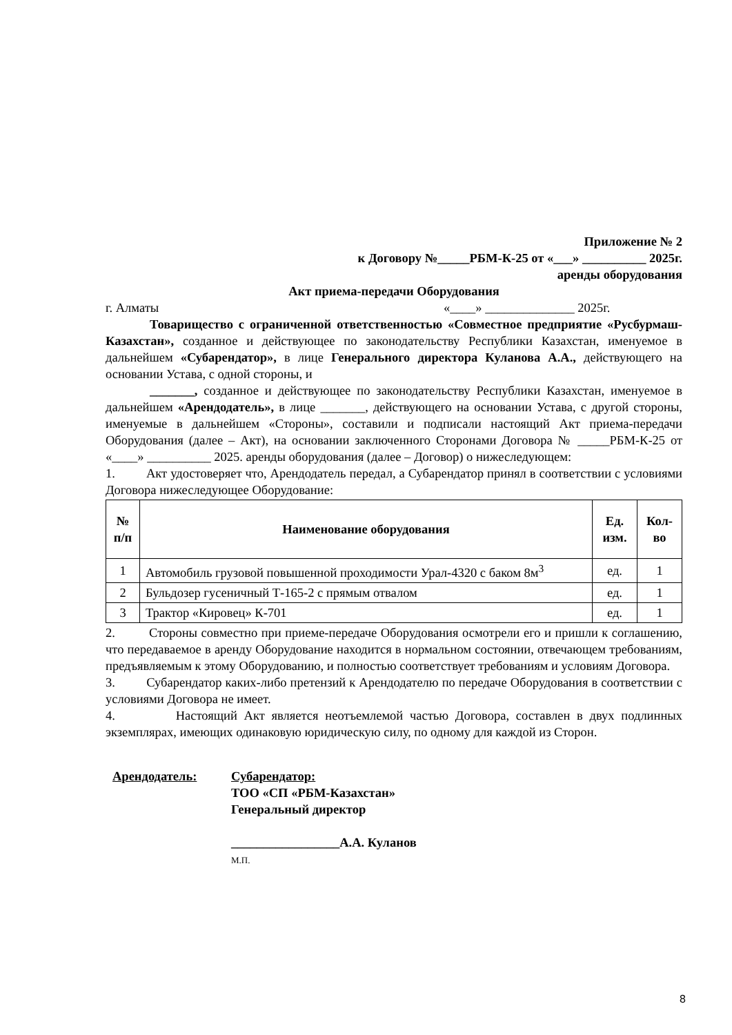Приложение № 2
к Договору №_____РБМ-К-25 от «___» __________ 2025г.
аренды оборудования
Акт приема-передачи Оборудования
г. Алматы «____» ______________ 2025г.
Товарищество с ограниченной ответственностью «Совместное предприятие «Русбурмаш-Казахстан», созданное и действующее по законодательству Республики Казахстан, именуемое в дальнейшем «Субарендатор», в лице Генерального директора Куланова А.А., действующего на основании Устава, с одной стороны, и
_______, созданное и действующее по законодательству Республики Казахстан, именуемое в дальнейшем «Арендодатель», в лице _______, действующего на основании Устава, с другой стороны, именуемые в дальнейшем «Стороны», составили и подписали настоящий Акт приема-передачи Оборудования (далее – Акт), на основании заключенного Сторонами Договора № _____РБМ-К-25 от «____» __________ 2025. аренды оборудования (далее – Договор) о нижеследующем:
1. Акт удостоверяет что, Арендодатель передал, а Субарендатор принял в соответствии с условиями Договора нижеследующее Оборудование:
| № п/п | Наименование оборудования | Ед. изм. | Кол-во |
| --- | --- | --- | --- |
| 1 | Автомобиль грузовой повышенной проходимости Урал-4320 с баком 8м<sup>3</sup> | ед. | 1 |
| 2 | Бульдозер гусеничный Т-165-2 с прямым отвалом | ед. | 1 |
| 3 | Трактор «Кировец» К-701 | ед. | 1 |
2. Стороны совместно при приеме-передаче Оборудования осмотрели его и пришли к соглашению, что передаваемое в аренду Оборудование находится в нормальном состоянии, отвечающем требованиям, предъявляемым к этому Оборудованию, и полностью соответствует требованиям и условиям Договора.
3. Субарендатор каких-либо претензий к Арендодателю по передаче Оборудования в соответствии с условиями Договора не имеет.
4. Настоящий Акт является неотъемлемой частью Договора, составлен в двух подлинных экземплярах, имеющих одинаковую юридическую силу, по одному для каждой из Сторон.
Арендодатель: Субарендатор:
ТОО «СП «РБМ-Казахстан»
Генеральный директор
_________________А.А. Куланов
М.П.
8